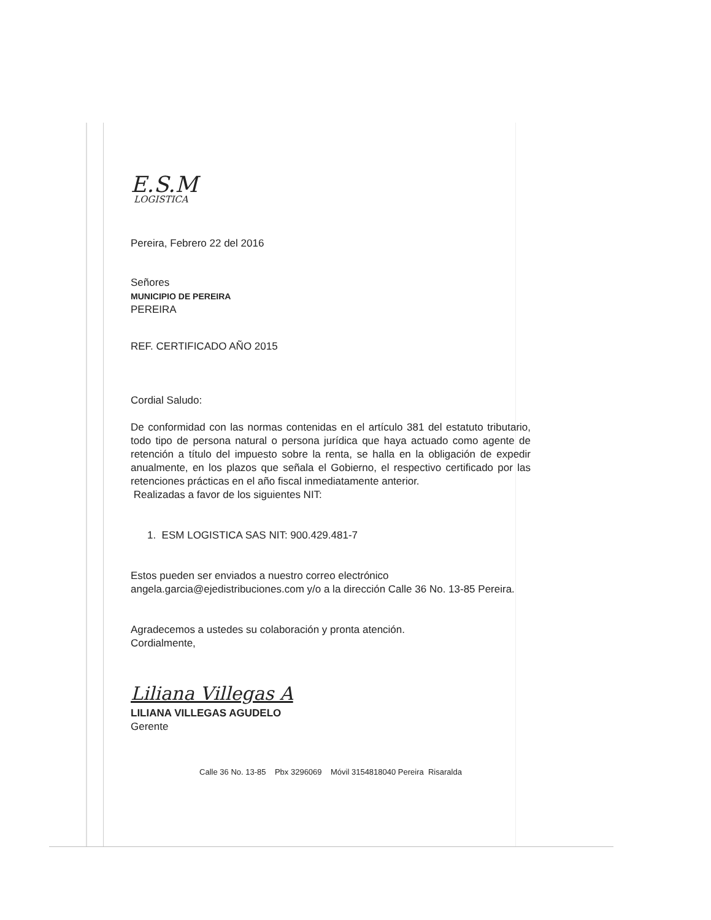E.S.M
LOGISTICA
Pereira, Febrero 22 del 2016
Señores
MUNICIPIO DE PEREIRA
PEREIRA
REF. CERTIFICADO AÑO 2015
Cordial Saludo:
De conformidad con las normas contenidas en el artículo 381 del estatuto tributario, todo tipo de persona natural o persona jurídica que haya actuado como agente de retención a título del impuesto sobre la renta, se halla en la obligación de expedir anualmente, en los plazos que señala el Gobierno, el respectivo certificado por las retenciones prácticas en el año fiscal inmediatamente anterior.
Realizadas a favor de los siguientes NIT:
1. ESM LOGISTICA SAS NIT: 900.429.481-7
Estos pueden ser enviados a nuestro correo electrónico
angela.garcia@ejedistribuciones.com y/o a la dirección Calle 36 No. 13-85 Pereira.
Agradecemos a ustedes su colaboración y pronta atención.
Cordialmente,
Liliana Villegas A
LILIANA VILLEGAS AGUDELO
Gerente
Calle 36 No. 13-85 Pbx 3296069 Móvil 3154818040 Pereira Risaralda